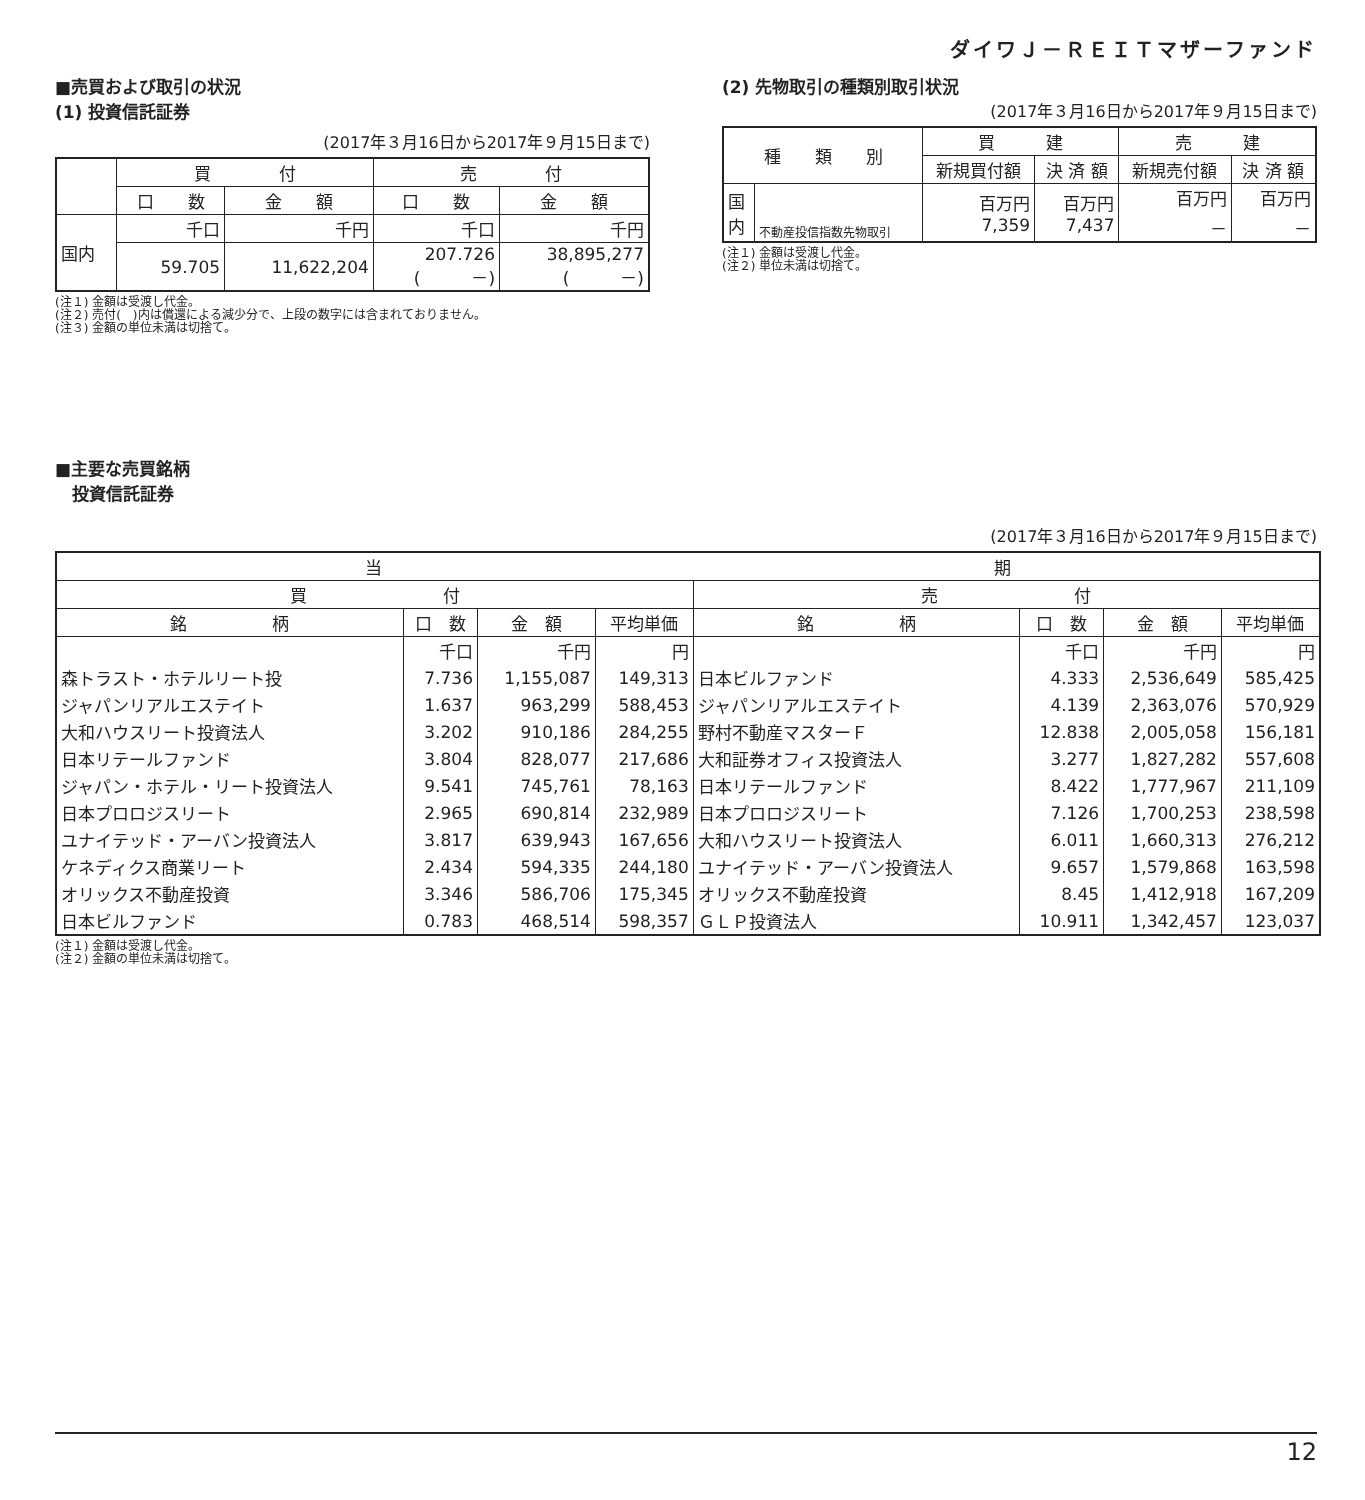ダイワＪ－ＲＥＩＴマザーファンド
■売買および取引の状況
(1) 投資信託証券
(2017年３月16日から2017年９月15日まで)
| | 買 付 | | 売 付 | |
| --- | --- | --- | --- | --- |
| | 口 数 | 金 額 | 口 数 | 金 額 |
| 国内 | 千口 | 千円 | 千口 | 千円 |
| | 59.705 | 11,622,204 | 207.726 ( －) | 38,895,277 ( －) |
(注１) 金額は受渡し代金。
(注２) 売付(　)内は償還による減少分で、上段の数字には含まれておりません。
(注３) 金額の単位未満は切捨て。
(2) 先物取引の種類別取引状況
(2017年３月16日から2017年９月15日まで)
| 種 類 別 | | 買 建 | | 売 建 | |
| --- | --- | --- | --- | --- | --- |
| | | 新規買付額 | 決 済 額 | 新規売付額 | 決 済 額 |
| 国 内 | 不動産投信指数先物取引 | 百万円 7,359 | 百万円 7,437 | 百万円 － | 百万円 － |
(注１) 金額は受渡し代金。
(注２) 単位未満は切捨て。
■主要な売買銘柄
　投資信託証券
(2017年３月16日から2017年９月15日まで)
| 当 期 | | | | | | | |
| --- | --- | --- | --- | --- | --- | --- | --- |
| 買 付 | | | | 売 付 | | | |
| 銘 柄 | 口 数 | 金 額 | 平均単価 | 銘 柄 | 口 数 | 金 額 | 平均単価 |
| | 千口 | 千円 | 円 | | 千口 | 千円 | 円 |
| 森トラスト・ホテルリート投 | 7.736 | 1,155,087 | 149,313 | 日本ビルファンド | 4.333 | 2,536,649 | 585,425 |
| ジャパンリアルエステイト | 1.637 | 963,299 | 588,453 | ジャパンリアルエステイト | 4.139 | 2,363,076 | 570,929 |
| 大和ハウスリート投資法人 | 3.202 | 910,186 | 284,255 | 野村不動産マスターＦ | 12.838 | 2,005,058 | 156,181 |
| 日本リテールファンド | 3.804 | 828,077 | 217,686 | 大和証券オフィス投資法人 | 3.277 | 1,827,282 | 557,608 |
| ジャパン・ホテル・リート投資法人 | 9.541 | 745,761 | 78,163 | 日本リテールファンド | 8.422 | 1,777,967 | 211,109 |
| 日本プロロジスリート | 2.965 | 690,814 | 232,989 | 日本プロロジスリート | 7.126 | 1,700,253 | 238,598 |
| ユナイテッド・アーバン投資法人 | 3.817 | 639,943 | 167,656 | 大和ハウスリート投資法人 | 6.011 | 1,660,313 | 276,212 |
| ケネディクス商業リート | 2.434 | 594,335 | 244,180 | ユナイテッド・アーバン投資法人 | 9.657 | 1,579,868 | 163,598 |
| オリックス不動産投資 | 3.346 | 586,706 | 175,345 | オリックス不動産投資 | 8.45 | 1,412,918 | 167,209 |
| 日本ビルファンド | 0.783 | 468,514 | 598,357 | ＧＬＰ投資法人 | 10.911 | 1,342,457 | 123,037 |
(注１) 金額は受渡し代金。
(注２) 金額の単位未満は切捨て。
12